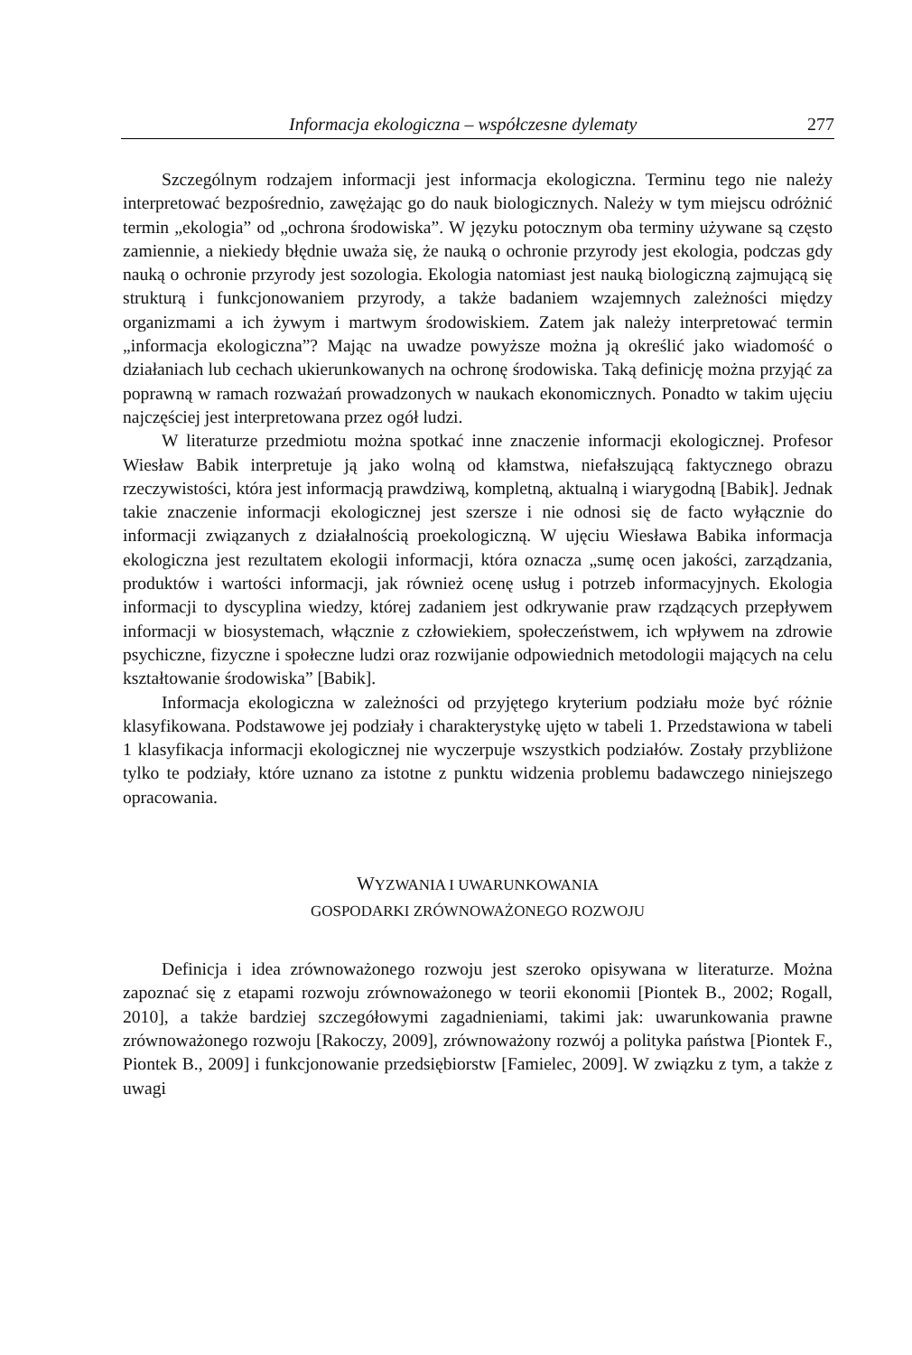Informacja ekologiczna – współczesne dylematy 277
Szczególnym rodzajem informacji jest informacja ekologiczna. Terminu tego nie należy interpretować bezpośrednio, zawężając go do nauk biologicznych. Należy w tym miejscu odróżnić termin „ekologia” od „ochrona środowiska”. W języku potocznym oba terminy używane są często zamiennie, a niekiedy błędnie uważa się, że nauką o ochronie przyrody jest ekologia, podczas gdy nauką o ochronie przyrody jest sozologia. Ekologia natomiast jest nauką biologiczną zajmującą się strukturą i funkcjonowaniem przyrody, a także badaniem wzajemnych zależności między organizmami a ich żywym i martwym środowiskiem. Zatem jak należy interpretować termin „informacja ekologiczna”? Mając na uwadze powyższe można ją określić jako wiadomość o działaniach lub cechach ukierunkowanych na ochronę środowiska. Taką definicję można przyjąć za poprawną w ramach rozważań prowadzonych w naukach ekonomicznych. Ponadto w takim ujęciu najczęściej jest interpretowana przez ogół ludzi.
W literaturze przedmiotu można spotkać inne znaczenie informacji ekologicznej. Profesor Wiesław Babik interpretuje ją jako wolną od kłamstwa, niefałszującą faktycznego obrazu rzeczywistości, która jest informacją prawdziwą, kompletną, aktualną i wiarygodną [Babik]. Jednak takie znaczenie informacji ekologicznej jest szersze i nie odnosi się de facto wyłącznie do informacji związanych z działalnością proekologiczną. W ujęciu Wiesława Babika informacja ekologiczna jest rezultatem ekologii informacji, która oznacza „sumę ocen jakości, zarządzania, produktów i wartości informacji, jak również ocenę usług i potrzeb informacyjnych. Ekologia informacji to dyscyplina wiedzy, której zadaniem jest odkrywanie praw rządzących przepływem informacji w biosystemach, włącznie z człowiekiem, społeczeństwem, ich wpływem na zdrowie psychiczne, fizyczne i społeczne ludzi oraz rozwijanie odpowiednich metodologii mających na celu kształtowanie środowiska” [Babik].
Informacja ekologiczna w zależności od przyjętego kryterium podziału może być różnie klasyfikowana. Podstawowe jej podziały i charakterystykę ujęto w tabeli 1. Przedstawiona w tabeli 1 klasyfikacja informacji ekologicznej nie wyczerpuje wszystkich podziałów. Zostały przybliżone tylko te podziały, które uznano za istotne z punktu widzenia problemu badawczego niniejszego opracowania.
WYZWANIA I UWARUNKOWANIA
GOSPODARKI ZRÓWNOWAŻONEGO ROZWOJU
Definicja i idea zrównoważonego rozwoju jest szeroko opisywana w literaturze. Można zapoznać się z etapami rozwoju zrównoważonego w teorii ekonomii [Piontek B., 2002; Rogall, 2010], a także bardziej szczegółowymi zagadnieniami, takimi jak: uwarunkowania prawne zrównoważonego rozwoju [Rakoczy, 2009], zrównoważony rozwój a polityka państwa [Piontek F., Piontek B., 2009] i funkcjonowanie przedsiębiorstw [Famielec, 2009]. W związku z tym, a także z uwagi